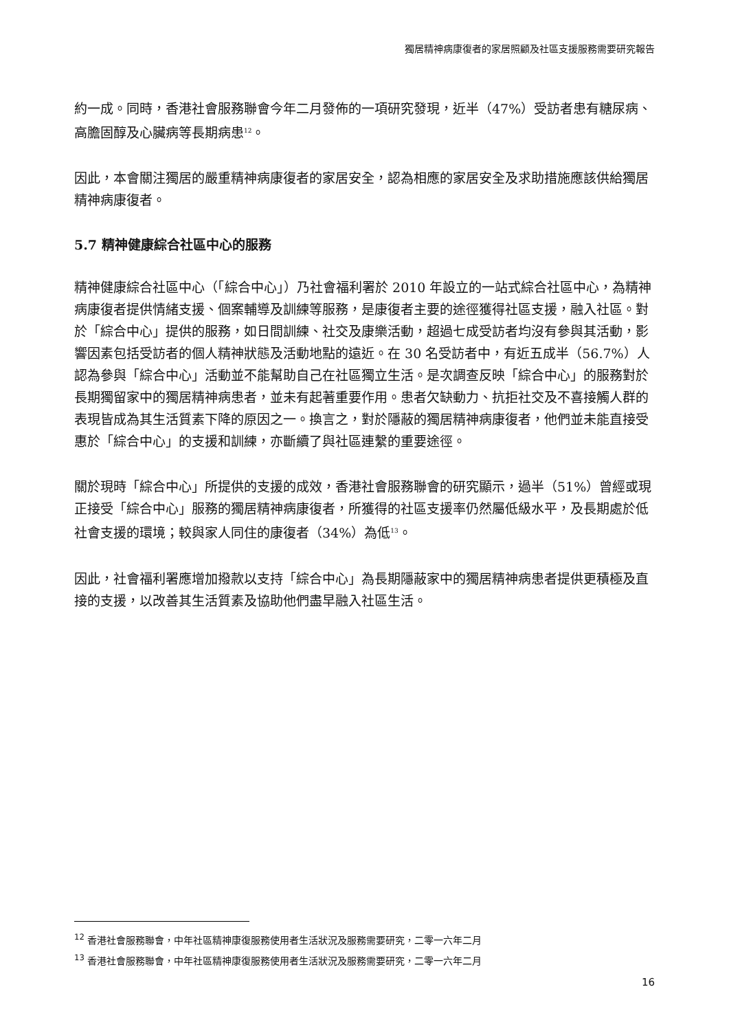獨居精神病康復者的家居照顧及社區支援服務需要研究報告
約一成。同時，香港社會服務聯會今年二月發佈的一項研究發現，近半（47%）受訪者患有糖尿病、高膽固醇及心臟病等長期病患<sup>12</sup>。
因此，本會關注獨居的嚴重精神病康復者的家居安全，認為相應的家居安全及求助措施應該供給獨居精神病康復者。
5.7 精神健康綜合社區中心的服務
精神健康綜合社區中心（「綜合中心」）乃社會福利署於 2010 年設立的一站式綜合社區中心，為精神病康復者提供情緒支援、個案輔導及訓練等服務，是康復者主要的途徑獲得社區支援，融入社區。對於「綜合中心」提供的服務，如日間訓練、社交及康樂活動，超過七成受訪者均沒有參與其活動，影響因素包括受訪者的個人精神狀態及活動地點的遠近。在 30 名受訪者中，有近五成半（56.7%）人認為參與「綜合中心」活動並不能幫助自己在社區獨立生活。是次調查反映「綜合中心」的服務對於長期獨留家中的獨居精神病患者，並未有起著重要作用。患者欠缺動力、抗拒社交及不喜接觸人群的表現皆成為其生活質素下降的原因之一。換言之，對於隱蔽的獨居精神病康復者，他們並未能直接受惠於「綜合中心」的支援和訓練，亦斷續了與社區連繫的重要途徑。
關於現時「綜合中心」所提供的支援的成效，香港社會服務聯會的研究顯示，過半（51%）曾經或現正接受「綜合中心」服務的獨居精神病康復者，所獲得的社區支援率仍然屬低級水平，及長期處於低社會支援的環境；較與家人同住的康復者（34%）為低<sup>13</sup>。
因此，社會福利署應增加撥款以支持「綜合中心」為長期隱蔽家中的獨居精神病患者提供更積極及直接的支援，以改善其生活質素及協助他們盡早融入社區生活。
<sup>12</sup> 香港社會服務聯會，中年社區精神康復服務使用者生活狀況及服務需要研究，二零一六年二月
<sup>13</sup> 香港社會服務聯會，中年社區精神康復服務使用者生活狀況及服務需要研究，二零一六年二月
16